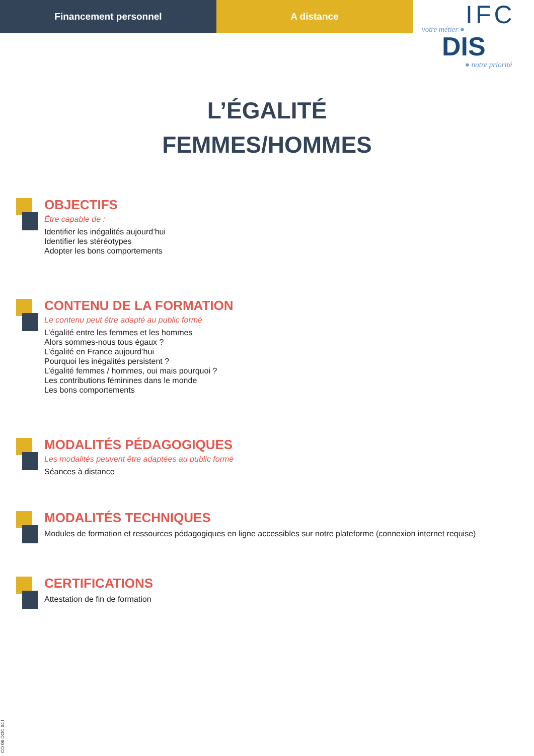Financement personnel A distance
IFC votre métier ●
DIS
● notre priorité
L’ÉGALITÉ
FEMMES/HOMMES
OBJECTIFS
Être capable de :
Identifier les inégalités aujourd’hui
Identifier les stéréotypes
Adopter les bons comportements
CONTENU DE LA FORMATION
Le contenu peut être adapté au public formé
L’égalité entre les femmes et les hommes
Alors sommes-nous tous égaux ?
L’égalité en France aujourd’hui
Pourquoi les inégalités persistent ?
L’égalité femmes / hommes, oui mais pourquoi ?
Les contributions féminines dans le monde
Les bons comportements
MODALITÉS PÉDAGOGIQUES
Les modalités peuvent être adaptées au public formé
Séances à distance
MODALITÉS TECHNIQUES
Modules de formation et ressources pédagogiques en ligne accessibles sur notre plateforme (connexion internet requise)
CERTIFICATIONS
Attestation de fin de formation
CO 06 DOC 04 I